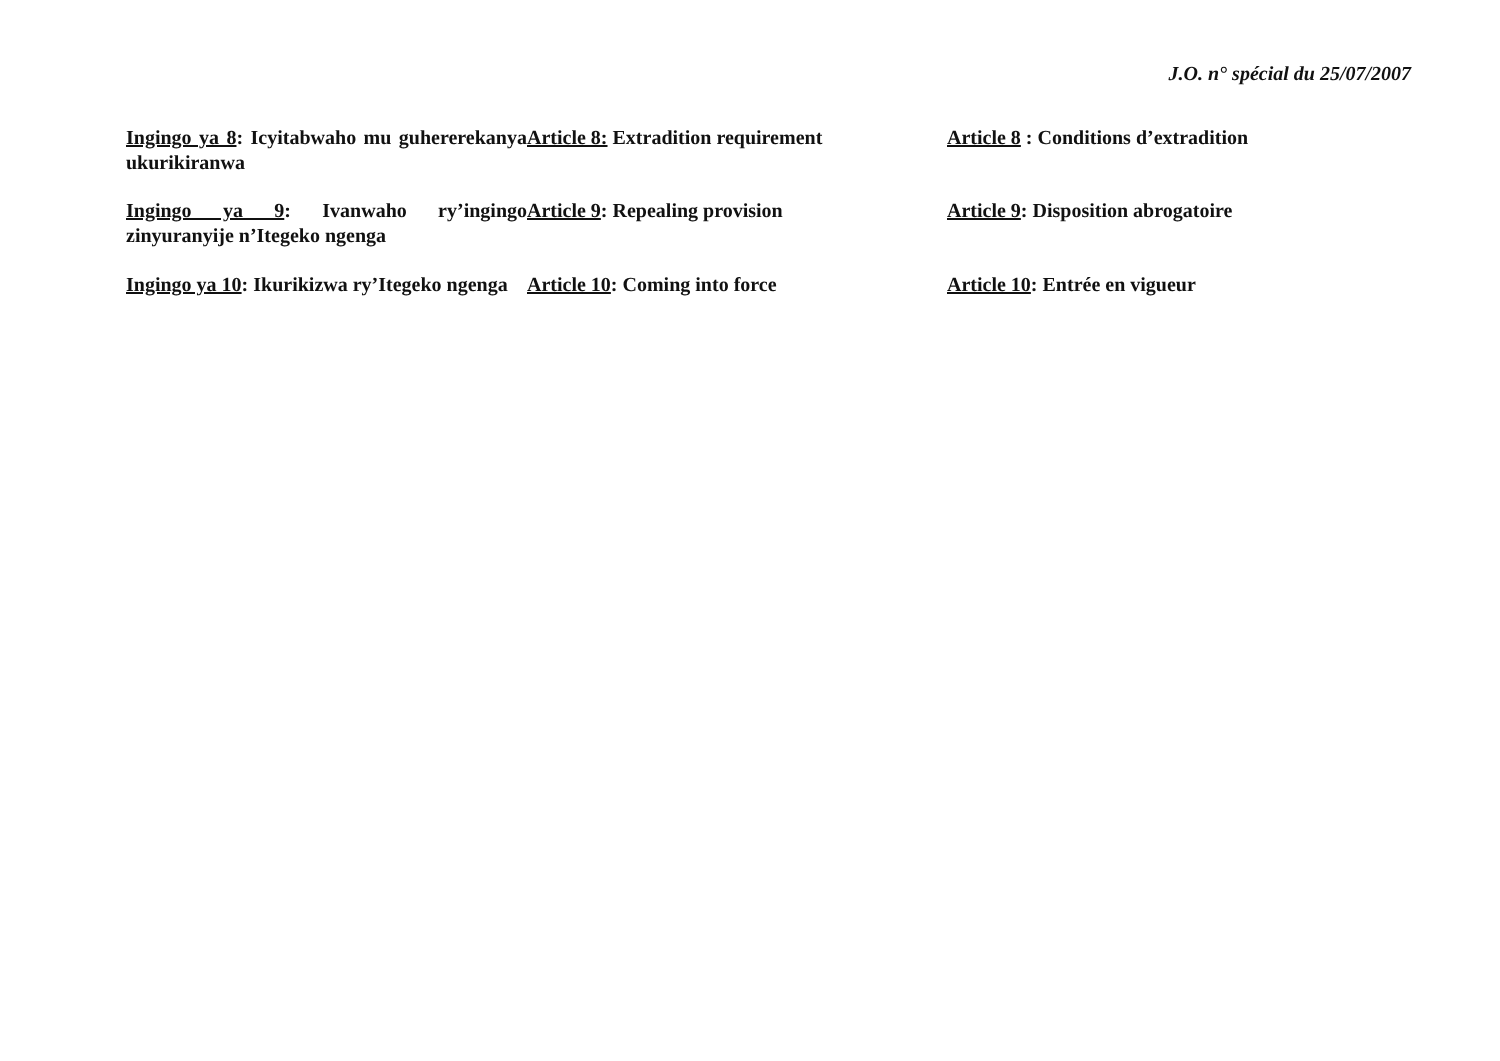J.O. n° spécial du 25/07/2007
Ingingo ya 8: Icyitabwaho mu guhererekanya ukurikiranwa
Article 8: Extradition requirement Article 8 : Conditions d’extradition
Ingingo ya 9: Ivanwaho ry’ingingo zinyuranyije n’Itegeko ngenga
Article 9: Repealing provision Article 9: Disposition abrogatoire
Ingingo ya 10: Ikurikizwa ry’Itegeko ngenga
Article 10: Coming into force Article 10: Entrée en vigueur